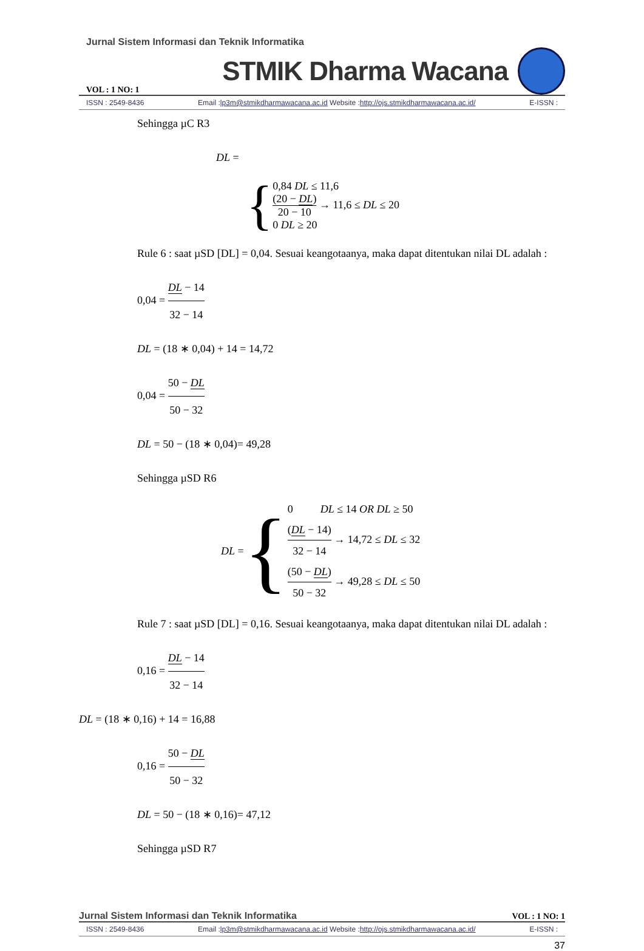Jurnal Sistem Informasi dan Teknik Informatika
VOL : 1 NO: 1 STMIK Dharma Wacana
ISSN : 2549-8436 Email :lp3m@stmikdharmawacana.ac.id Website :http://ojs.stmikdharmawacana.ac.id/ E-ISSN :
Sehingga µC R3
DL =
{
0,84 DL ≤ 11,6
(20 − DL) 20 − 10 → 11,6 ≤ DL ≤ 20
0 DL ≥ 20
Rule 6 : saat µSD [DL] = 0,04. Sesuai keangotaanya, maka dapat ditentukan nilai DL adalah :
0,04 = DL − 14 32 − 14
DL = (18 ∗ 0,04) + 14 = 14,72
0,04 = 50 − DL 50 − 32
DL = 50 − (18 ∗ 0,04)= 49,28
Sehingga µSD R6
DL = {
0 DL ≤ 14 OR DL ≥ 50
(DL − 14) 32 − 14 → 14,72 ≤ DL ≤ 32
(50 − DL) 50 − 32 → 49,28 ≤ DL ≤ 50
Rule 7 : saat µSD [DL] = 0,16. Sesuai keangotaanya, maka dapat ditentukan nilai DL adalah :
0,16 = DL − 14 32 − 14
DL = (18 ∗ 0,16) + 14 = 16,88
0,16 = 50 − DL 50 − 32
DL = 50 − (18 ∗ 0,16)= 47,12
Sehingga µSD R7
Jurnal Sistem Informasi dan Teknik Informatika VOL : 1 NO: 1
ISSN : 2549-8436 Email :lp3m@stmikdharmawacana.ac.id Website :http://ojs.stmikdharmawacana.ac.id/ E-ISSN :
37